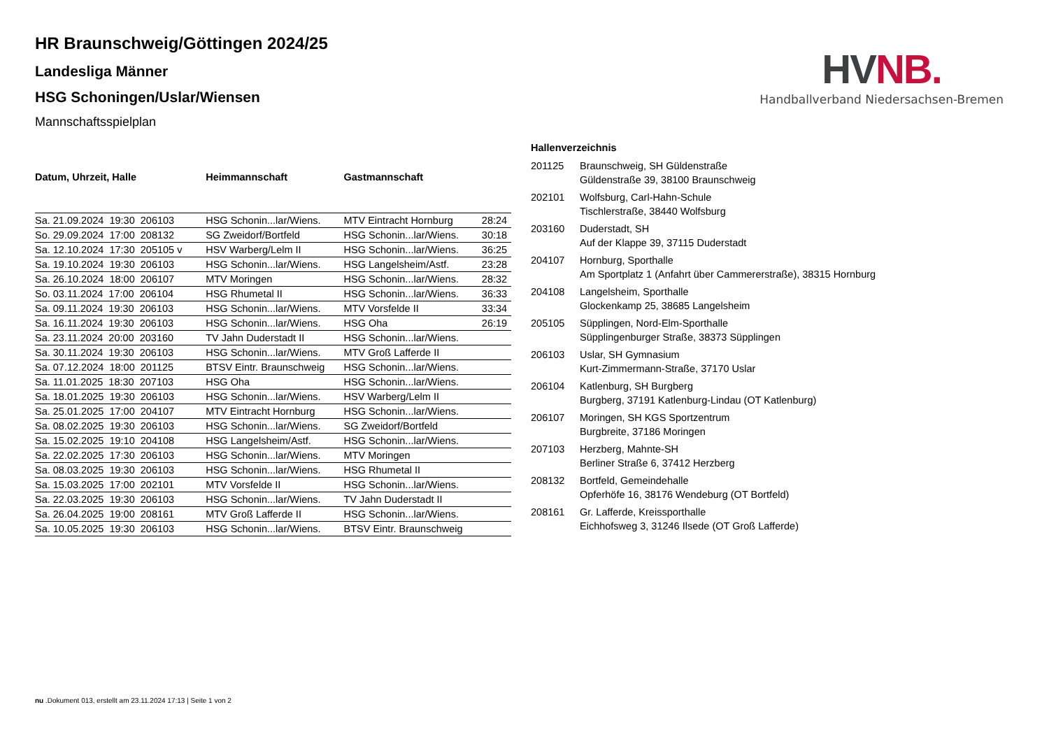HV NB.
Handballverband Niedersachsen-Bremen
HR Braunschweig/Göttingen 2024/25
Landesliga Männer
HSG Schoningen/Uslar/Wiensen
Mannschaftsspielplan
| Datum, Uhrzeit, Halle | Heimmannschaft | Gastmannschaft | |
| --- | --- | --- | --- |
| Sa. 21.09.2024 19:30 206103 | HSG Schonin...lar/Wiens. | MTV Eintracht Hornburg | 28:24 |
| So. 29.09.2024 17:00 208132 | SG Zweidorf/Bortfeld | HSG Schonin...lar/Wiens. | 30:18 |
| Sa. 12.10.2024 17:30 205105 v | HSV Warberg/Lelm II | HSG Schonin...lar/Wiens. | 36:25 |
| Sa. 19.10.2024 19:30 206103 | HSG Schonin...lar/Wiens. | HSG Langelsheim/Astf. | 23:28 |
| Sa. 26.10.2024 18:00 206107 | MTV Moringen | HSG Schonin...lar/Wiens. | 28:32 |
| So. 03.11.2024 17:00 206104 | HSG Rhumetal II | HSG Schonin...lar/Wiens. | 36:33 |
| Sa. 09.11.2024 19:30 206103 | HSG Schonin...lar/Wiens. | MTV Vorsfelde II | 33:34 |
| Sa. 16.11.2024 19:30 206103 | HSG Schonin...lar/Wiens. | HSG Oha | 26:19 |
| Sa. 23.11.2024 20:00 203160 | TV Jahn Duderstadt II | HSG Schonin...lar/Wiens. | |
| Sa. 30.11.2024 19:30 206103 | HSG Schonin...lar/Wiens. | MTV Groß Lafferde II | |
| Sa. 07.12.2024 18:00 201125 | BTSV Eintr. Braunschweig | HSG Schonin...lar/Wiens. | |
| Sa. 11.01.2025 18:30 207103 | HSG Oha | HSG Schonin...lar/Wiens. | |
| Sa. 18.01.2025 19:30 206103 | HSG Schonin...lar/Wiens. | HSV Warberg/Lelm II | |
| Sa. 25.01.2025 17:00 204107 | MTV Eintracht Hornburg | HSG Schonin...lar/Wiens. | |
| Sa. 08.02.2025 19:30 206103 | HSG Schonin...lar/Wiens. | SG Zweidorf/Bortfeld | |
| Sa. 15.02.2025 19:10 204108 | HSG Langelsheim/Astf. | HSG Schonin...lar/Wiens. | |
| Sa. 22.02.2025 17:30 206103 | HSG Schonin...lar/Wiens. | MTV Moringen | |
| Sa. 08.03.2025 19:30 206103 | HSG Schonin...lar/Wiens. | HSG Rhumetal II | |
| Sa. 15.03.2025 17:00 202101 | MTV Vorsfelde II | HSG Schonin...lar/Wiens. | |
| Sa. 22.03.2025 19:30 206103 | HSG Schonin...lar/Wiens. | TV Jahn Duderstadt II | |
| Sa. 26.04.2025 19:00 208161 | MTV Groß Lafferde II | HSG Schonin...lar/Wiens. | |
| Sa. 10.05.2025 19:30 206103 | HSG Schonin...lar/Wiens. | BTSV Eintr. Braunschweig | |
Hallenverzeichnis
| 201125 | Braunschweig, SH Güldenstraße Güldenstraße 39, 38100 Braunschweig |
| 202101 | Wolfsburg, Carl-Hahn-Schule Tischlerstraße, 38440 Wolfsburg |
| 203160 | Duderstadt, SH Auf der Klappe 39, 37115 Duderstadt |
| 204107 | Hornburg, Sporthalle Am Sportplatz 1 (Anfahrt über Cammererstraße), 38315 Hornburg |
| 204108 | Langelsheim, Sporthalle Glockenkamp 25, 38685 Langelsheim |
| 205105 | Süpplingen, Nord-Elm-Sporthalle Süpplingenburger Straße, 38373 Süpplingen |
| 206103 | Uslar, SH Gymnasium Kurt-Zimmermann-Straße, 37170 Uslar |
| 206104 | Katlenburg, SH Burgberg Burgberg, 37191 Katlenburg-Lindau (OT Katlenburg) |
| 206107 | Moringen, SH KGS Sportzentrum Burgbreite, 37186 Moringen |
| 207103 | Herzberg, Mahnte-SH Berliner Straße 6, 37412 Herzberg |
| 208132 | Bortfeld, Gemeindehalle Opferhöfe 16, 38176 Wendeburg (OT Bortfeld) |
| 208161 | Gr. Lafferde, Kreissporthalle Eichhofsweg 3, 31246 Ilsede (OT Groß Lafferde) |
nu .Dokument 013, erstellt am 23.11.2024 17:13 | Seite 1 von 2